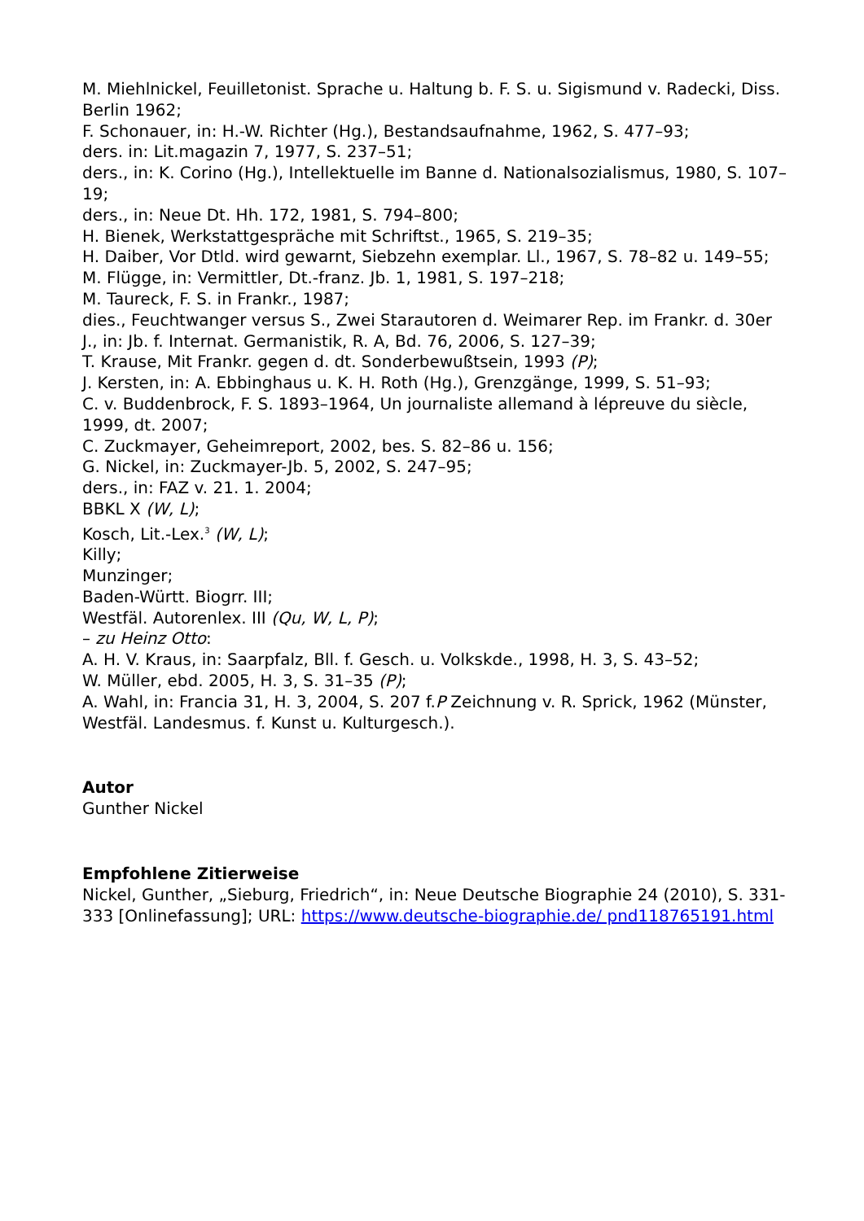M. Miehlnickel, Feuilletonist. Sprache u. Haltung b. F. S. u. Sigismund v. Radecki, Diss. Berlin 1962;
F. Schonauer, in: H.-W. Richter (Hg.), Bestandsaufnahme, 1962, S. 477–93;
ders. in: Lit.magazin 7, 1977, S. 237–51;
ders., in: K. Corino (Hg.), Intellektuelle im Banne d. Nationalsozialismus, 1980, S. 107–19;
ders., in: Neue Dt. Hh. 172, 1981, S. 794–800;
H. Bienek, Werkstattgespräche mit Schriftst., 1965, S. 219–35;
H. Daiber, Vor Dtld. wird gewarnt, Siebzehn exemplar. Ll., 1967, S. 78–82 u. 149–55;
M. Flügge, in: Vermittler, Dt.-franz. Jb. 1, 1981, S. 197–218;
M. Taureck, F. S. in Frankr., 1987;
dies., Feuchtwanger versus S., Zwei Starautoren d. Weimarer Rep. im Frankr. d. 30er J., in: Jb. f. Internat. Germanistik, R. A, Bd. 76, 2006, S. 127–39;
T. Krause, Mit Frankr. gegen d. dt. Sonderbewußtsein, 1993 (P);
J. Kersten, in: A. Ebbinghaus u. K. H. Roth (Hg.), Grenzgänge, 1999, S. 51–93;
C. v. Buddenbrock, F. S. 1893–1964, Un journaliste allemand à lépreuve du siècle, 1999, dt. 2007;
C. Zuckmayer, Geheimreport, 2002, bes. S. 82–86 u. 156;
G. Nickel, in: Zuckmayer-Jb. 5, 2002, S. 247–95;
ders., in: FAZ v. 21. 1. 2004;
BBKL X (W, L);
Kosch, Lit.-Lex.<sup>3</sup> (W, L);
Killy;
Munzinger;
Baden-Württ. Biogrr. III;
Westfäl. Autorenlex. III (Qu, W, L, P);
– zu Heinz Otto:
A. H. V. Kraus, in: Saarpfalz, Bll. f. Gesch. u. Volkskde., 1998, H. 3, S. 43–52;
W. Müller, ebd. 2005, H. 3, S. 31–35 (P);
A. Wahl, in: Francia 31, H. 3, 2004, S. 207 f.P Zeichnung v. R. Sprick, 1962 (Münster, Westfäl. Landesmus. f. Kunst u. Kulturgesch.).
Autor
Gunther Nickel
Empfohlene Zitierweise
Nickel, Gunther, „Sieburg, Friedrich“, in: Neue Deutsche Biographie 24 (2010), S. 331-333 [Onlinefassung]; URL: https://www.deutsche-biographie.de/ pnd118765191.html